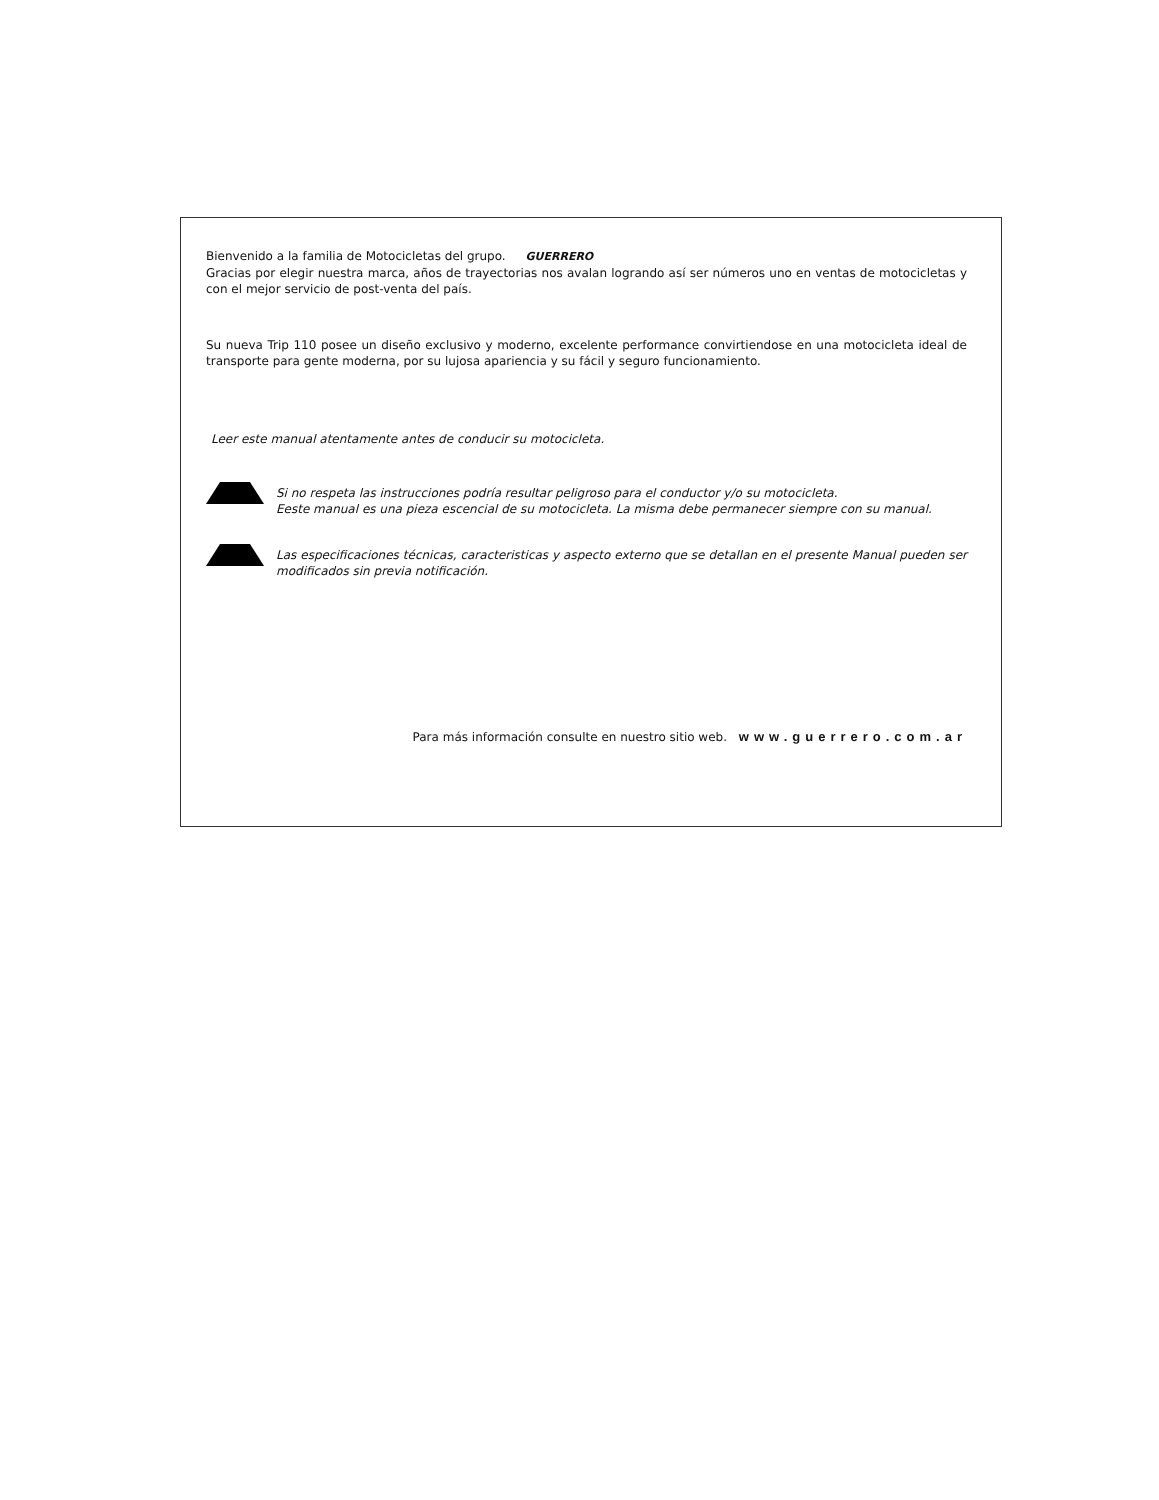Bienvenido a la familia de Motocicletas del grupo. GUERRERO
Gracias por elegir nuestra marca, años de trayectorias nos avalan logrando así ser números uno en ventas de motocicletas y con el mejor servicio de post-venta del país.
Su nueva Trip 110 posee un diseño exclusivo y moderno, excelente performance convirtiendose en una motocicleta ideal de transporte para gente moderna, por su lujosa apariencia y su fácil y seguro funcionamiento.
Leer este manual atentamente antes de conducir su motocicleta.
Si no respeta las instrucciones podría resultar peligroso para el conductor y/o su motocicleta.
Eeste manual es una pieza escencial de su motocicleta. La misma debe permanecer siempre con su manual.
Las especificaciones técnicas, caracteristicas y aspecto externo que se detallan en el presente Manual pueden ser modificados sin previa notificación.
Para más información consulte en nuestro sitio web. www.guerrero.com.ar